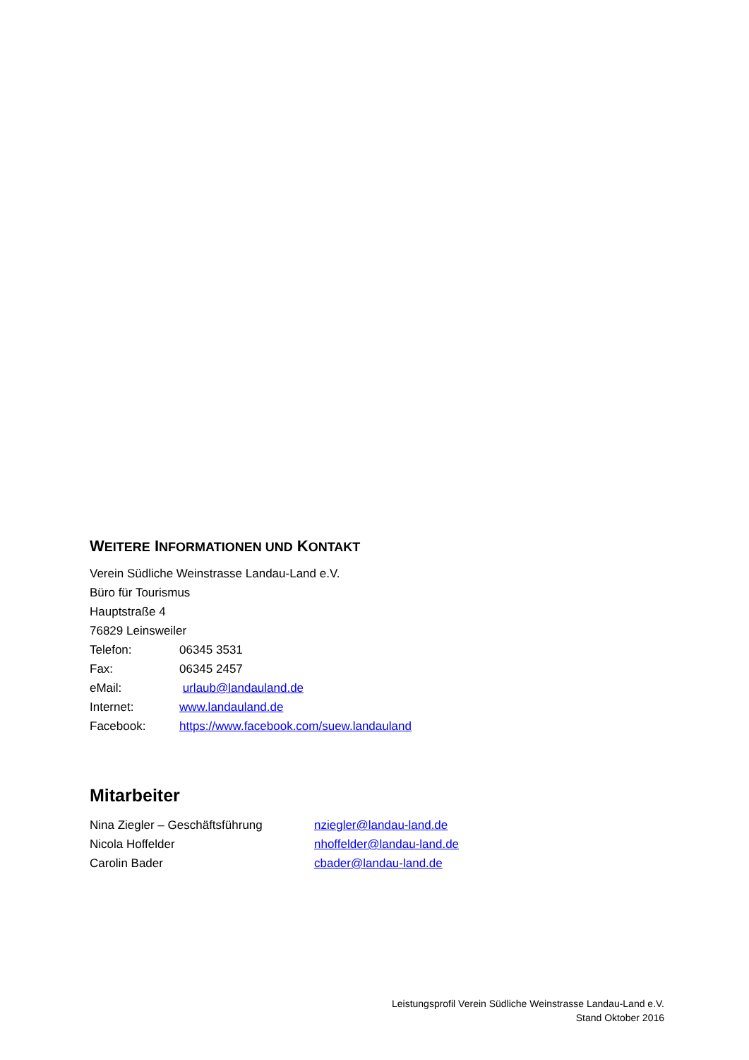WEITERE INFORMATIONEN UND KONTAKT
Verein Südliche Weinstrasse Landau-Land e.V.
Büro für Tourismus
Hauptstraße 4
76829 Leinsweiler
Telefon: 06345 3531
Fax: 06345 2457
eMail: urlaub@landauland.de
Internet: www.landauland.de
Facebook: https://www.facebook.com/suew.landauland
Mitarbeiter
Nina Ziegler – Geschäftsführung nziegler@landau-land.de
Nicola Hoffelder nhoffelder@landau-land.de
Carolin Bader cbader@landau-land.de
Leistungsprofil Verein Südliche Weinstrasse Landau-Land e.V.
Stand Oktober 2016